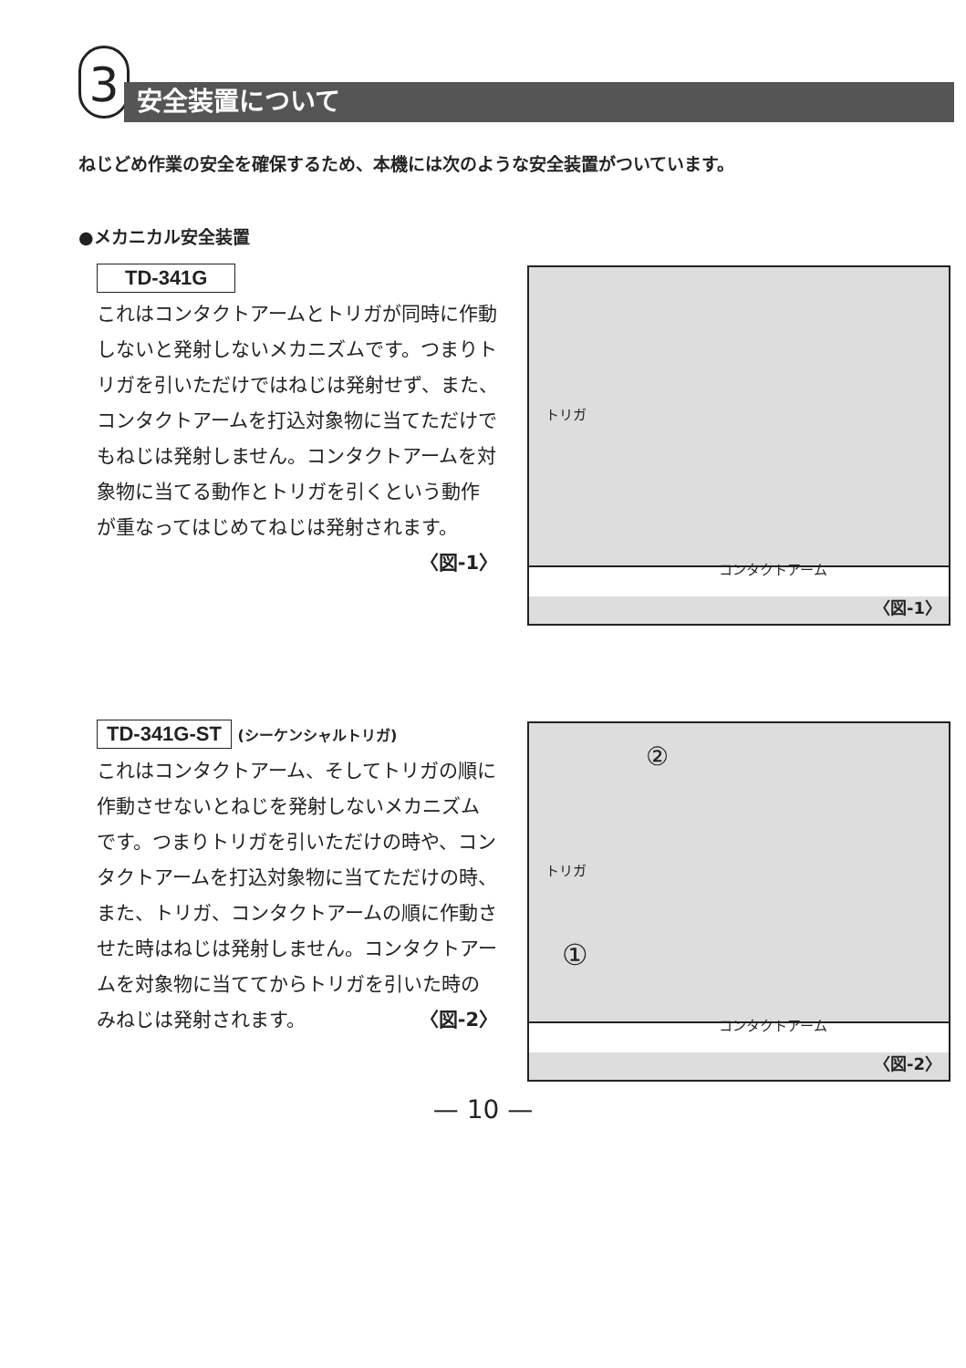3 安全装置について
ねじどめ作業の安全を確保するため、本機には次のような安全装置がついています。
●メカニカル安全装置
TD-341G
これはコンタクトアームとトリガが同時に作動しないと発射しないメカニズムです。つまりトリガを引いただけではねじは発射せず、また、コンタクトアームを打込対象物に当てただけでもねじは発射しません。コンタクトアームを対象物に当てる動作とトリガを引くという動作が重なってはじめてねじは発射されます。
〈図-1〉
トリガ
コンタクトアーム
〈図-1〉
TD-341G-ST (シーケンシャルトリガ)
これはコンタクトアーム、そしてトリガの順に作動させないとねじを発射しないメカニズムです。つまりトリガを引いただけの時や、コンタクトアームを打込対象物に当てただけの時、また、トリガ、コンタクトアームの順に作動させた時はねじは発射しません。コンタクトアームを対象物に当ててからトリガを引いた時のみねじは発射されます。 〈図-2〉
②
①
トリガ
コンタクトアーム
〈図-2〉
— 10 —